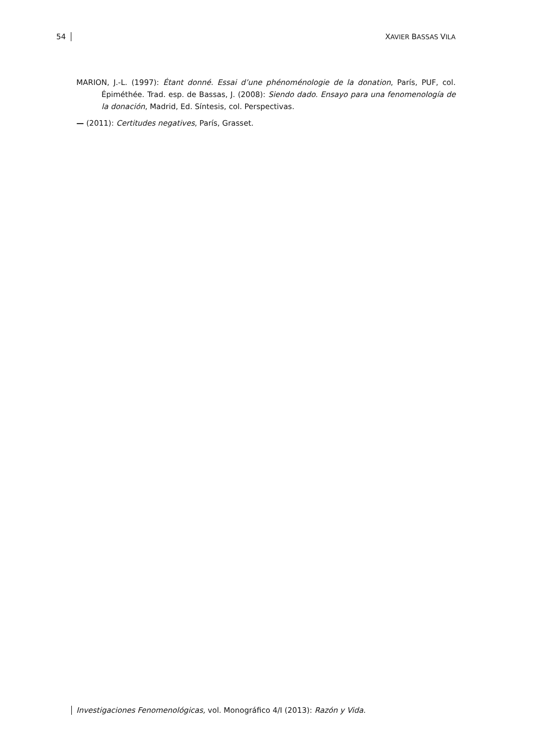54 XAVIER BASSAS VILA
MARION, J.-L. (1997): Étant donné. Essai d’une phénoménologie de la donation, París, PUF, col. Épiméthée. Trad. esp. de Bassas, J. (2008): Siendo dado. Ensayo para una fenomenología de la donación, Madrid, Ed. Síntesis, col. Perspectivas.
— (2011): Certitudes negatives, París, Grasset.
Investigaciones Fenomenológicas, vol. Monográfico 4/I (2013): Razón y Vida.